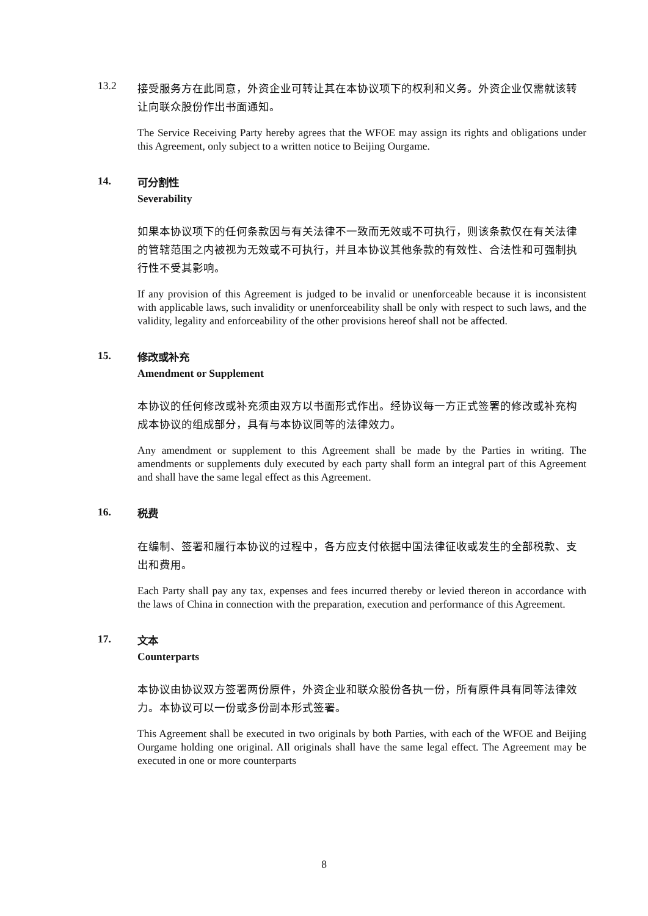13.2
接受服务方在此同意，外资企业可转让其在本协议项下的权利和义务。外资企业仅需就该转让向联众股份作出书面通知。
The Service Receiving Party hereby agrees that the WFOE may assign its rights and obligations under this Agreement, only subject to a written notice to Beijing Ourgame.
14.
可分割性
Severability
如果本协议项下的任何条款因与有关法律不一致而无效或不可执行，则该条款仅在有关法律的管辖范围之内被视为无效或不可执行，并且本协议其他条款的有效性、合法性和可强制执行性不受其影响。
If any provision of this Agreement is judged to be invalid or unenforceable because it is inconsistent with applicable laws, such invalidity or unenforceability shall be only with respect to such laws, and the validity, legality and enforceability of the other provisions hereof shall not be affected.
15.
修改或补充
Amendment or Supplement
本协议的任何修改或补充须由双方以书面形式作出。经协议每一方正式签署的修改或补充构成本协议的组成部分，具有与本协议同等的法律效力。
Any amendment or supplement to this Agreement shall be made by the Parties in writing. The amendments or supplements duly executed by each party shall form an integral part of this Agreement and shall have the same legal effect as this Agreement.
16.
税费
在编制、签署和履行本协议的过程中，各方应支付依据中国法律征收或发生的全部税款、支出和费用。
Each Party shall pay any tax, expenses and fees incurred thereby or levied thereon in accordance with the laws of China in connection with the preparation, execution and performance of this Agreement.
17.
文本
Counterparts
本协议由协议双方签署两份原件，外资企业和联众股份各执一份，所有原件具有同等法律效力。本协议可以一份或多份副本形式签署。
This Agreement shall be executed in two originals by both Parties, with each of the WFOE and Beijing Ourgame holding one original. All originals shall have the same legal effect. The Agreement may be executed in one or more counterparts
8